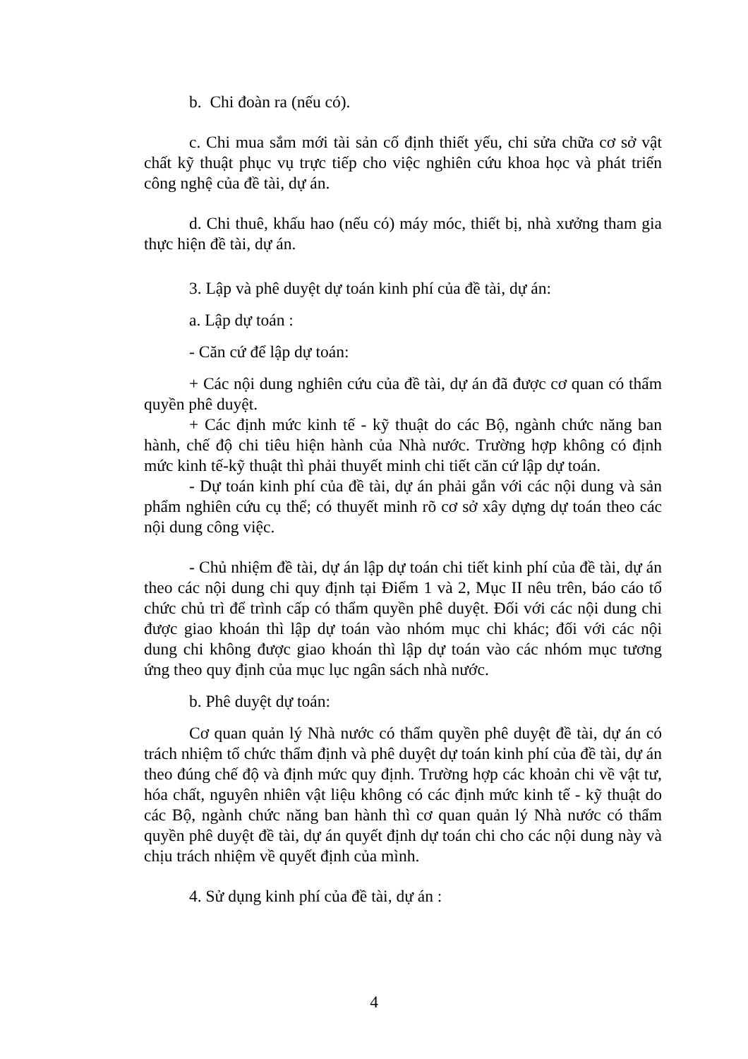b. Chi đoàn ra (nếu có).
c. Chi mua sắm mới tài sản cố định thiết yếu, chi sửa chữa cơ sở vật chất kỹ thuật phục vụ trực tiếp cho việc nghiên cứu khoa học và phát triển công nghệ của đề tài, dự án.
d. Chi thuê, khấu hao (nếu có) máy móc, thiết bị, nhà xưởng tham gia thực hiện đề tài, dự án.
3. Lập và phê duyệt dự toán kinh phí của đề tài, dự án:
a. Lập dự toán :
- Căn cứ để lập dự toán:
+ Các nội dung nghiên cứu của đề tài, dự án đã được cơ quan có thẩm quyền phê duyệt.
+ Các định mức kinh tế - kỹ thuật do các Bộ, ngành chức năng ban hành, chế độ chi tiêu hiện hành của Nhà nước. Trường hợp không có định mức kinh tế-kỹ thuật thì phải thuyết minh chi tiết căn cứ lập dự toán.
- Dự toán kinh phí của đề tài, dự án phải gắn với các nội dung và sản phẩm nghiên cứu cụ thể; có thuyết minh rõ cơ sở xây dựng dự toán theo các nội dung công việc.
- Chủ nhiệm đề tài, dự án lập dự toán chi tiết kinh phí của đề tài, dự án theo các nội dung chi quy định tại Điểm 1 và 2, Mục II nêu trên, báo cáo tổ chức chủ trì để trình cấp có thẩm quyền phê duyệt. Đối với các nội dung chi được giao khoán thì lập dự toán vào nhóm mục chi khác; đối với các nội dung chi không được giao khoán thì lập dự toán vào các nhóm mục tương ứng theo quy định của mục lục ngân sách nhà nước.
b. Phê duyệt dự toán:
Cơ quan quản lý Nhà nước có thẩm quyền phê duyệt đề tài, dự án có trách nhiệm tổ chức thẩm định và phê duyệt dự toán kinh phí của đề tài, dự án theo đúng chế độ và định mức quy định. Trường hợp các khoản chi về vật tư, hóa chất, nguyên nhiên vật liệu không có các định mức kinh tế - kỹ thuật do các Bộ, ngành chức năng ban hành thì cơ quan quản lý Nhà nước có thẩm quyền phê duyệt đề tài, dự án quyết định dự toán chi cho các nội dung này và chịu trách nhiệm về quyết định của mình.
4. Sử dụng kinh phí của đề tài, dự án :
4